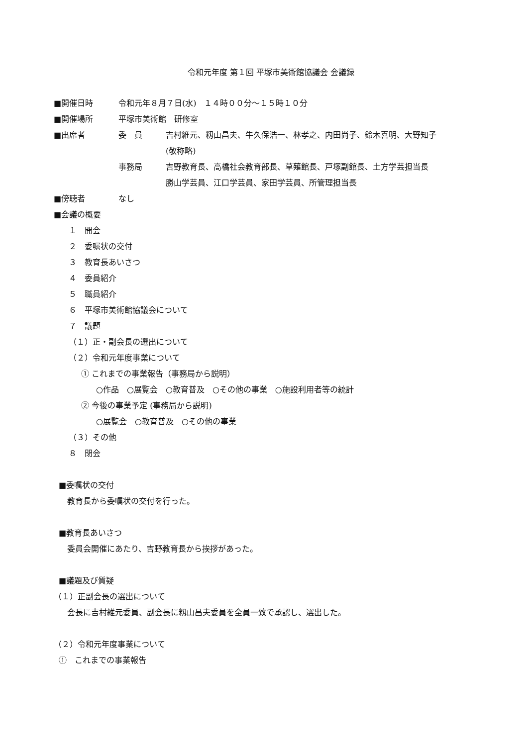令和元年度 第１回 平塚市美術館協議会 会議録
■開催日時 令和元年８月７日(水)　１４時００分～１５時１０分
■開催場所 平塚市美術館　研修室
■出席者 委　員 吉村維元、籾山昌夫、牛久保浩一、林孝之、内田尚子、鈴木喜明、大野知子
(敬称略)
事務局 吉野教育長、高橋社会教育部長、草薙館長、戸塚副館長、土方学芸担当長
勝山学芸員、江口学芸員、家田学芸員、所管理担当長
■傍聴者 なし
■会議の概要
１　開会
２　委嘱状の交付
３　教育長あいさつ
４　委員紹介
５　職員紹介
６　平塚市美術館協議会について
７　議題
（１）正・副会長の選出について
（２）令和元年度事業について
① これまでの事業報告（事務局から説明）
○作品　○展覧会　○教育普及　○その他の事業　○施設利用者等の統計
② 今後の事業予定 (事務局から説明)
○展覧会　○教育普及　○その他の事業
（３）その他
８　閉会
■委嘱状の交付
教育長から委嘱状の交付を行った。
■教育長あいさつ
委員会開催にあたり、吉野教育長から挨拶があった。
■議題及び質疑
（１）正副会長の選出について
会長に吉村維元委員、副会長に籾山昌夫委員を全員一致で承認し、選出した。
（２）令和元年度事業について
①　これまでの事業報告